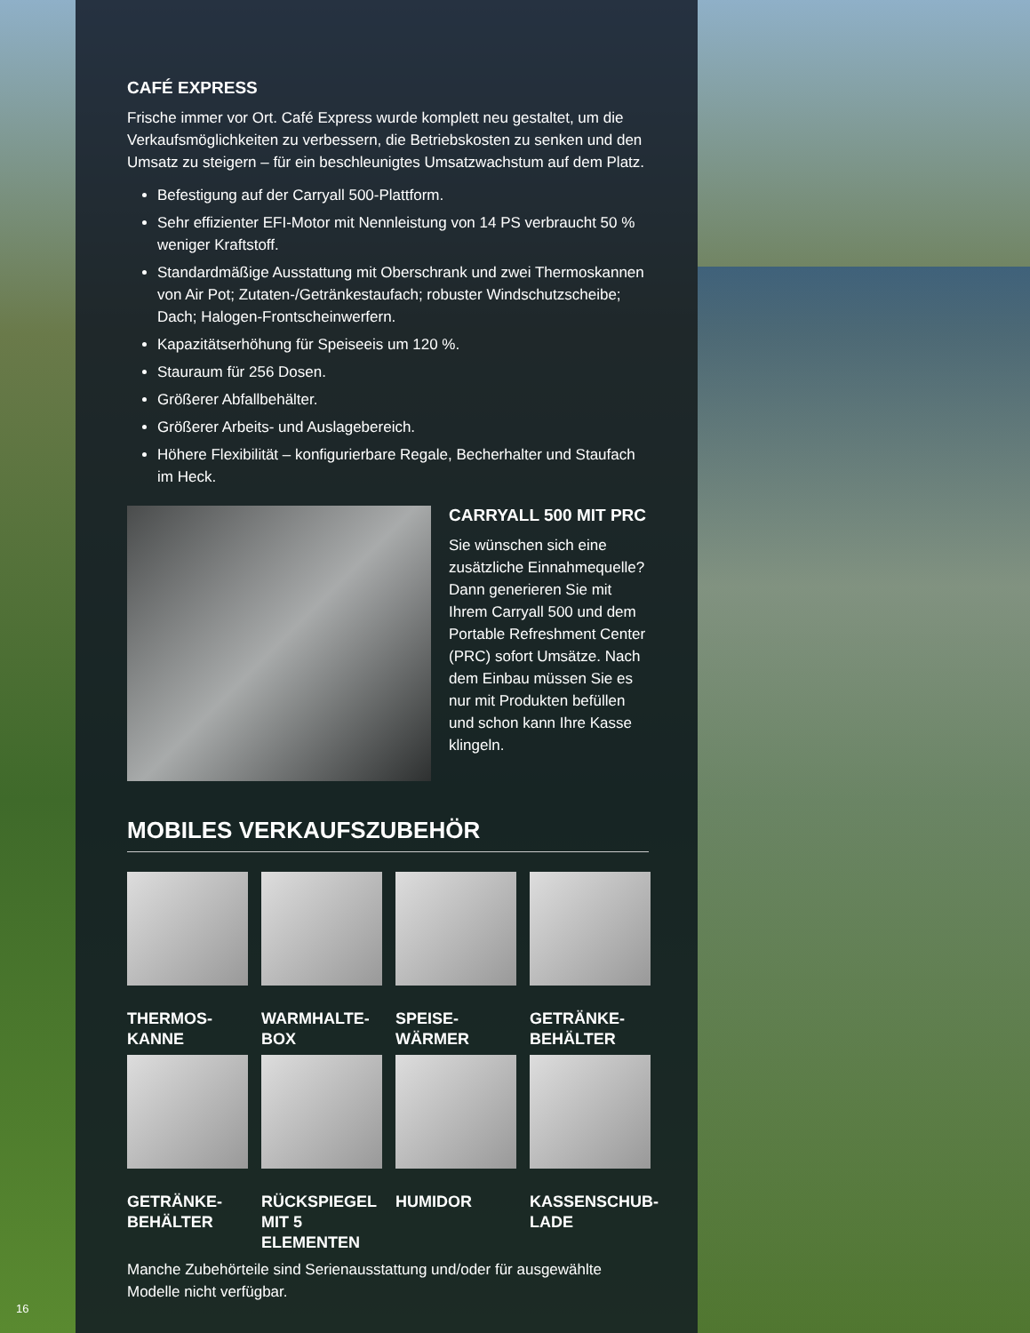CAFÉ EXPRESS
Frische immer vor Ort. Café Express wurde komplett neu gestaltet, um die Verkaufsmöglichkeiten zu verbessern, die Betriebskosten zu senken und den Umsatz zu steigern – für ein beschleunigtes Umsatzwachstum auf dem Platz.
Befestigung auf der Carryall 500-Plattform.
Sehr effizienter EFI-Motor mit Nennleistung von 14 PS verbraucht 50 % weniger Kraftstoff.
Standardmäßige Ausstattung mit Oberschrank und zwei Thermoskannen von Air Pot; Zutaten-/Getränkestaufach; robuster Windschutzscheibe; Dach; Halogen-Frontscheinwerfern.
Kapazitätserhöhung für Speiseeis um 120 %.
Stauraum für 256 Dosen.
Größerer Abfallbehälter.
Größerer Arbeits- und Auslagebereich.
Höhere Flexibilität – konfigurierbare Regale, Becherhalter und Staufach im Heck.
CARRYALL 500 MIT PRC
Sie wünschen sich eine zusätzliche Einnahmequelle? Dann generieren Sie mit Ihrem Carryall 500 und dem Portable Refreshment Center (PRC) sofort Umsätze. Nach dem Einbau müssen Sie es nur mit Produkten befüllen und schon kann Ihre Kasse klingeln.
MOBILES VERKAUFSZUBEHÖR
THERMOS-
KANNE
WARMHALTE-
BOX
SPEISE-
WÄRMER
GETRÄNKE-
BEHÄLTER
GETRÄNKE-
BEHÄLTER
RÜCKSPIEGEL MIT 5 ELEMENTEN
HUMIDOR
KASSENSCHUB-
LADE
Manche Zubehörteile sind Serienausstattung und/oder für ausgewählte Modelle nicht verfügbar.
16